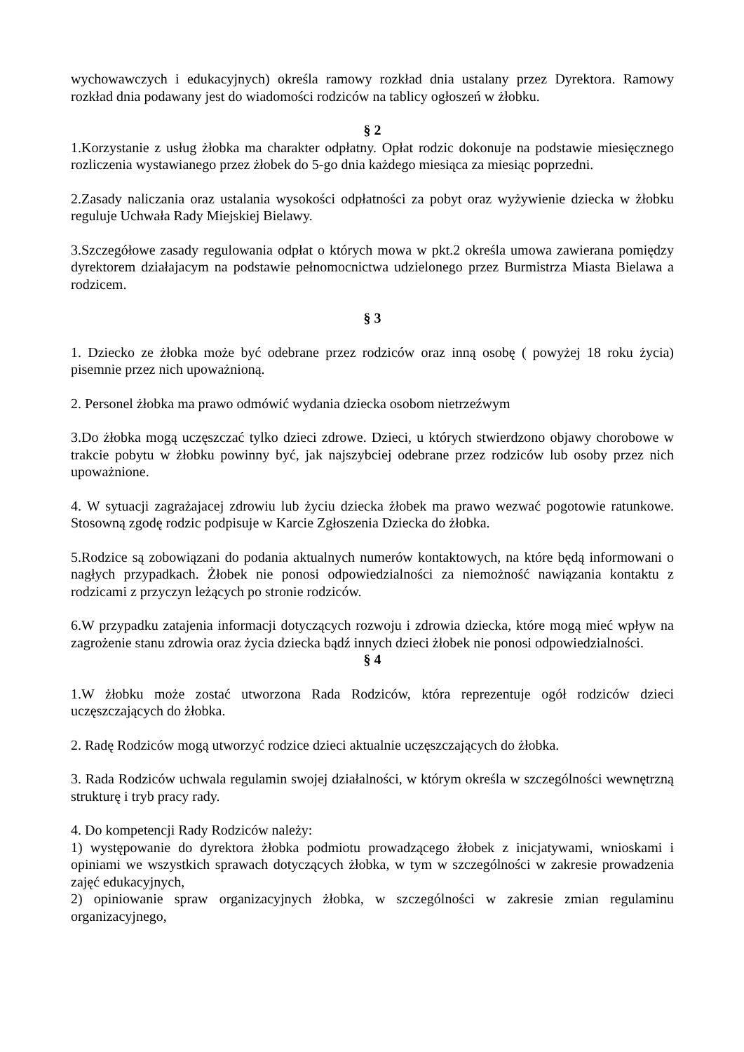wychowawczych i edukacyjnych) określa ramowy rozkład dnia ustalany przez Dyrektora. Ramowy rozkład dnia podawany jest do wiadomości rodziców na tablicy ogłoszeń w żłobku.
§ 2
1.Korzystanie z usług żłobka ma charakter odpłatny. Opłat rodzic dokonuje na podstawie miesięcznego rozliczenia wystawianego przez żłobek do 5-go dnia każdego miesiąca za miesiąc poprzedni.
2.Zasady naliczania oraz ustalania wysokości odpłatności za pobyt oraz wyżywienie dziecka w żłobku reguluje Uchwała Rady Miejskiej Bielawy.
3.Szczegółowe zasady regulowania odpłat o których mowa w pkt.2 określa umowa zawierana pomiędzy dyrektorem działajacym na podstawie pełnomocnictwa udzielonego przez Burmistrza Miasta Bielawa a rodzicem.
§ 3
1. Dziecko ze żłobka może być odebrane przez rodziców oraz inną osobę ( powyżej 18 roku życia) pisemnie przez nich upoważnioną.
2. Personel żłobka ma prawo odmówić wydania dziecka osobom nietrzeźwym
3.Do żłobka mogą uczęszczać tylko dzieci zdrowe. Dzieci, u których stwierdzono objawy chorobowe w trakcie pobytu w żłobku powinny być, jak najszybciej odebrane przez rodziców lub osoby przez nich upoważnione.
4. W sytuacji zagrażajacej zdrowiu lub życiu dziecka żłobek ma prawo wezwać pogotowie ratunkowe. Stosowną zgodę rodzic podpisuje w Karcie Zgłoszenia Dziecka do żłobka.
5.Rodzice są zobowiązani do podania aktualnych numerów kontaktowych, na które będą informowani o nagłych przypadkach. Żłobek nie ponosi odpowiedzialności za niemożność nawiązania kontaktu z rodzicami z przyczyn leżących po stronie rodziców.
6.W przypadku zatajenia informacji dotyczących rozwoju i zdrowia dziecka, które mogą mieć wpływ na zagrożenie stanu zdrowia oraz życia dziecka bądź innych dzieci żłobek nie ponosi odpowiedzialności.
§ 4
1.W żłobku może zostać utworzona Rada Rodziców, która reprezentuje ogół rodziców dzieci uczęszczających do żłobka.
2. Radę Rodziców mogą utworzyć rodzice dzieci aktualnie uczęszczających do żłobka.
3. Rada Rodziców uchwala regulamin swojej działalności, w którym określa w szczególności wewnętrzną strukturę i tryb pracy rady.
4. Do kompetencji Rady Rodziców należy:
1) występowanie do dyrektora żłobka podmiotu prowadzącego żłobek z inicjatywami, wnioskami i opiniami we wszystkich sprawach dotyczących żłobka, w tym w szczególności w zakresie prowadzenia zajęć edukacyjnych,
2) opiniowanie spraw organizacyjnych żłobka, w szczególności w zakresie zmian regulaminu organizacyjnego,